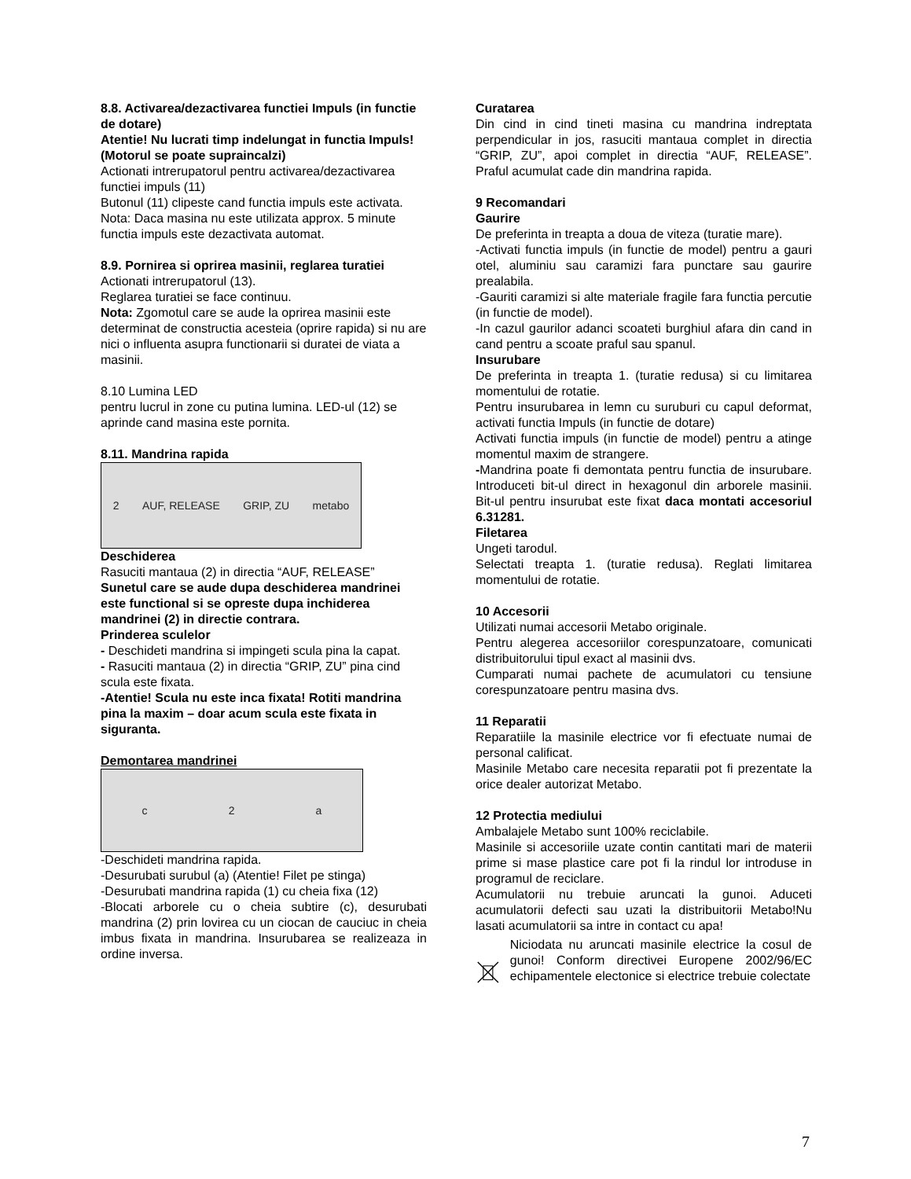8.8. Activarea/dezactivarea functiei Impuls (in functie de dotare)
Atentie! Nu lucrati timp indelungat in functia Impuls! (Motorul se poate supraincalzi)
Actionati intrerupatorul pentru activarea/dezactivarea functiei impuls (11)
Butonul (11) clipeste cand functia impuls este activata.
Nota: Daca masina nu este utilizata approx. 5 minute functia impuls este dezactivata automat.
8.9. Pornirea si oprirea masinii, reglarea turatiei
Actionati intrerupatorul (13).
Reglarea turatiei se face continuu.
Nota: Zgomotul care se aude la oprirea masinii este determinat de constructia acesteia (oprire rapida) si nu are nici o influenta asupra functionarii si duratei de viata a masinii.
8.10 Lumina LED
pentru lucrul in zone cu putina lumina. LED-ul (12) se aprinde cand masina este pornita.
8.11. Mandrina rapida
2 AUF, RELEASE GRIP, ZU metabo
Deschiderea
Rasuciti mantaua (2) in directia “AUF, RELEASE”
Sunetul care se aude dupa deschiderea mandrinei este functional si se opreste dupa inchiderea mandrinei (2) in directie contrara.
Prinderea sculelor
- Deschideti mandrina si impingeti scula pina la capat.
- Rasuciti mantaua (2) in directia “GRIP, ZU” pina cind scula este fixata.
-Atentie! Scula nu este inca fixata! Rotiti mandrina pina la maxim – doar acum scula este fixata in siguranta.
Demontarea mandrinei
c 2 a
-Deschideti mandrina rapida.
-Desurubati surubul (a) (Atentie! Filet pe stinga)
-Desurubati mandrina rapida (1) cu cheia fixa (12)
-Blocati arborele cu o cheia subtire (c), desurubati mandrina (2) prin lovirea cu un ciocan de cauciuc in cheia imbus fixata in mandrina. Insurubarea se realizeaza in ordine inversa.
Curatarea
Din cind in cind tineti masina cu mandrina indreptata perpendicular in jos, rasuciti mantaua complet in directia “GRIP, ZU”, apoi complet in directia “AUF, RELEASE”. Praful acumulat cade din mandrina rapida.
9 Recomandari
Gaurire
De preferinta in treapta a doua de viteza (turatie mare).
-Activati functia impuls (in functie de model) pentru a gauri otel, aluminiu sau caramizi fara punctare sau gaurire prealabila.
-Gauriti caramizi si alte materiale fragile fara functia percutie (in functie de model).
-In cazul gaurilor adanci scoateti burghiul afara din cand in cand pentru a scoate praful sau spanul.
Insurubare
De preferinta in treapta 1. (turatie redusa) si cu limitarea momentului de rotatie.
Pentru insurubarea in lemn cu suruburi cu capul deformat, activati functia Impuls (in functie de dotare)
Activati functia impuls (in functie de model) pentru a atinge momentul maxim de strangere.
-Mandrina poate fi demontata pentru functia de insurubare. Introduceti bit-ul direct in hexagonul din arborele masinii. Bit-ul pentru insurubat este fixat daca montati accesoriul 6.31281.
Filetarea
Ungeti tarodul.
Selectati treapta 1. (turatie redusa). Reglati limitarea momentului de rotatie.
10 Accesorii
Utilizati numai accesorii Metabo originale.
Pentru alegerea accesoriilor corespunzatoare, comunicati distribuitorului tipul exact al masinii dvs.
Cumparati numai pachete de acumulatori cu tensiune corespunzatoare pentru masina dvs.
11 Reparatii
Reparatiile la masinile electrice vor fi efectuate numai de personal calificat.
Masinile Metabo care necesita reparatii pot fi prezentate la orice dealer autorizat Metabo.
12 Protectia mediului
Ambalajele Metabo sunt 100% reciclabile.
Masinile si accesoriile uzate contin cantitati mari de materii prime si mase plastice care pot fi la rindul lor introduse in programul de reciclare.
Acumulatorii nu trebuie aruncati la gunoi. Aduceti acumulatorii defecti sau uzati la distribuitorii Metabo!Nu lasati acumulatorii sa intre in contact cu apa!
Niciodata nu aruncati masinile electrice la cosul de gunoi! Conform directivei Europene 2002/96/EC echipamentele electonice si electrice trebuie colectate
7